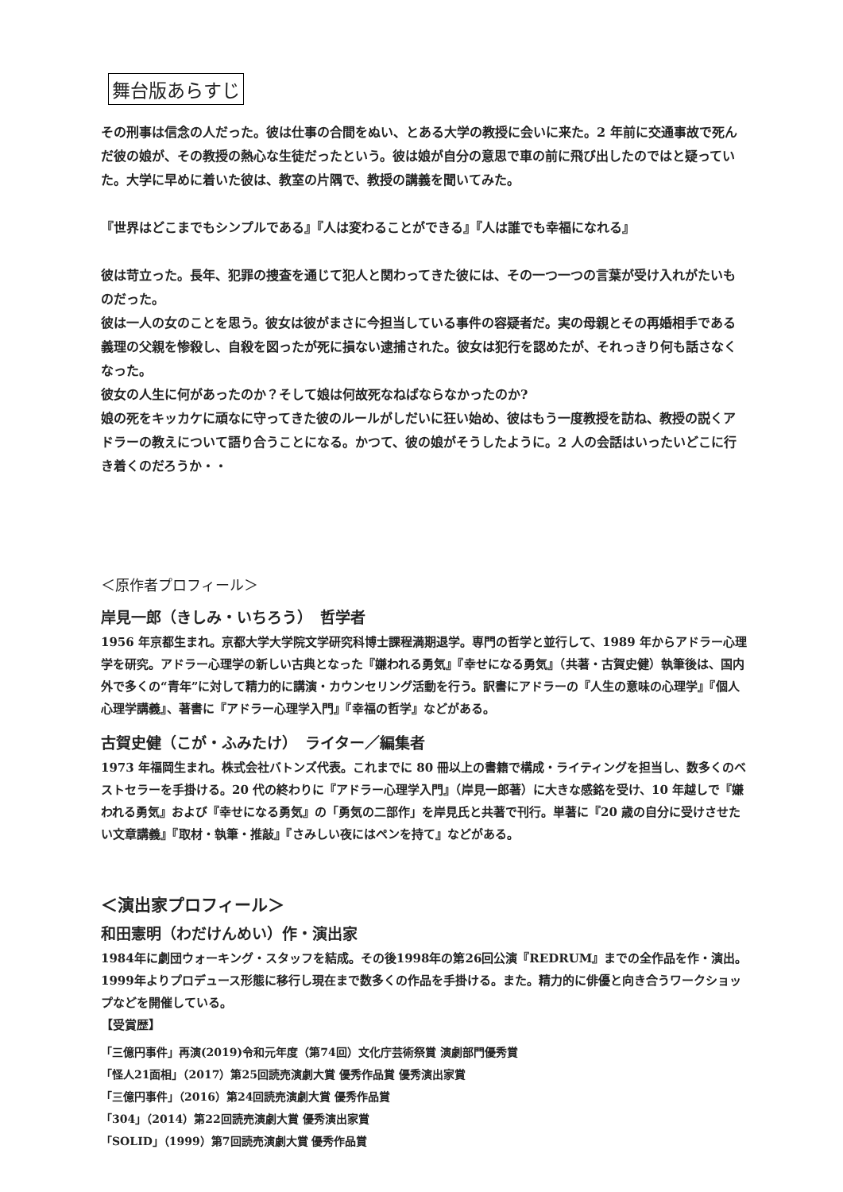舞台版あらすじ
その刑事は信念の人だった。彼は仕事の合間をぬい、とある大学の教授に会いに来た。2 年前に交通事故で死んだ彼の娘が、その教授の熱心な生徒だったという。彼は娘が自分の意思で車の前に飛び出したのではと疑っていた。大学に早めに着いた彼は、教室の片隅で、教授の講義を聞いてみた。
『世界はどこまでもシンプルである』『人は変わることができる』『人は誰でも幸福になれる』
彼は苛立った。長年、犯罪の捜査を通じて犯人と関わってきた彼には、その一つ一つの言葉が受け入れがたいものだった。
彼は一人の女のことを思う。彼女は彼がまさに今担当している事件の容疑者だ。実の母親とその再婚相手である義理の父親を惨殺し、自殺を図ったが死に損ない逮捕された。彼女は犯行を認めたが、それっきり何も話さなくなった。
彼女の人生に何があったのか？そして娘は何故死なねばならなかったのか?
娘の死をキッカケに頑なに守ってきた彼のルールがしだいに狂い始め、彼はもう一度教授を訪ね、教授の説くアドラーの教えについて語り合うことになる。かつて、彼の娘がそうしたように。2 人の会話はいったいどこに行き着くのだろうか・・
＜原作者プロフィール＞
岸見一郎（きしみ・いちろう）　哲学者
1956 年京都生まれ。京都大学大学院文学研究科博士課程満期退学。専門の哲学と並行して、1989 年からアドラー心理学を研究。アドラー心理学の新しい古典となった『嫌われる勇気』『幸せになる勇気』（共著・古賀史健）執筆後は、国内外で多くの“青年”に対して精力的に講演・カウンセリング活動を行う。訳書にアドラーの『人生の意味の心理学』『個人心理学講義』、著書に『アドラー心理学入門』『幸福の哲学』などがある。
古賀史健（こが・ふみたけ）　ライター／編集者
1973 年福岡生まれ。株式会社バトンズ代表。これまでに 80 冊以上の書籍で構成・ライティングを担当し、数多くのベストセラーを手掛ける。20 代の終わりに『アドラー心理学入門』（岸見一郎著）に大きな感銘を受け、10 年越しで『嫌われる勇気』および『幸せになる勇気』の「勇気の二部作」を岸見氏と共著で刊行。単著に『20 歳の自分に受けさせたい文章講義』『取材・執筆・推敲』『さみしい夜にはペンを持て』などがある。
＜演出家プロフィール＞
和田憲明（わだけんめい）作・演出家
1984年に劇団ウォーキング・スタッフを結成。その後1998年の第26回公演『REDRUM』までの全作品を作・演出。1999年よりプロデュース形態に移行し現在まで数多くの作品を手掛ける。また。精力的に俳優と向き合うワークショップなどを開催している。
【受賞歴】
「三億円事件」再演(2019)令和元年度（第74回）文化庁芸術祭賞 演劇部門優秀賞
「怪人21面相」（2017）第25回読売演劇大賞 優秀作品賞 優秀演出家賞
「三億円事件」（2016）第24回読売演劇大賞 優秀作品賞
「304」（2014）第22回読売演劇大賞 優秀演出家賞
「SOLID」（1999）第7回読売演劇大賞 優秀作品賞